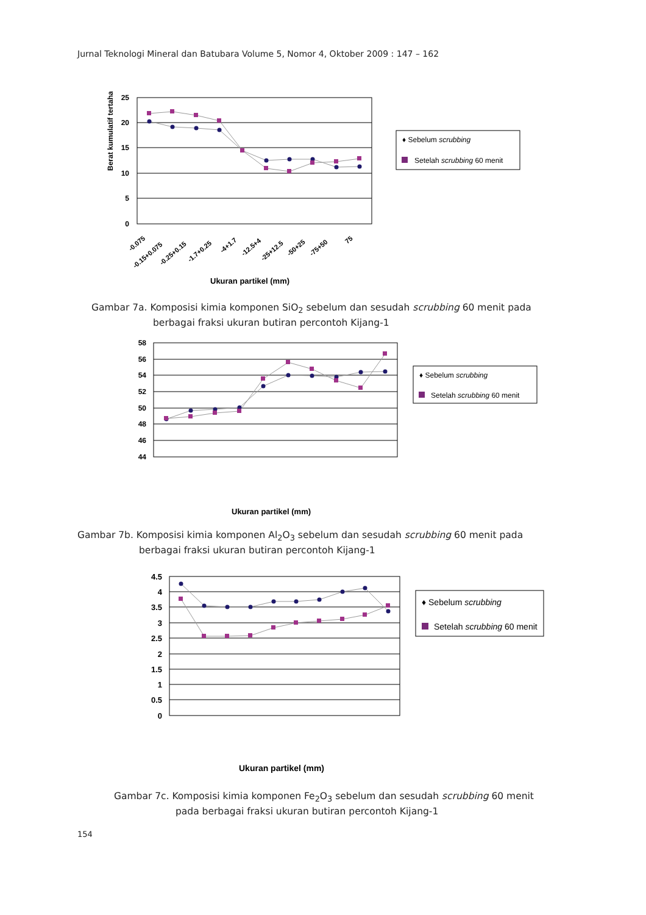Jurnal Teknologi Mineral dan Batubara Volume 5, Nomor 4, Oktober 2009 : 147 – 162
Berat kumulatif tertahan (%)
25
20
15
10
5
0
-0.075
-0.15+0.075
-0.25+0.15
-1.7+0.25
-4+1.7
-12.5+4
-25+12.5
-50+25
-75+50
75
Ukuran partikel (mm)
♦ Sebelum scrubbing
Setelah scrubbing 60 menit
Gambar 7a. Komposisi kimia komponen SiO<sub>2</sub> sebelum dan sesudah scrubbing 60 menit pada
berbagai fraksi ukuran butiran percontoh Kijang-1
58
56
54
52
50
48
46
44
Ukuran partikel (mm)
♦ Sebelum scrubbing
Setelah scrubbing 60 menit
Gambar 7b. Komposisi kimia komponen Al<sub>2</sub>O<sub>3</sub> sebelum dan sesudah scrubbing 60 menit pada
berbagai fraksi ukuran butiran percontoh Kijang-1
4.5
4
3.5
3
2.5
2
1.5
1
0.5
0
Ukuran partikel (mm)
♦ Sebelum scrubbing
Setelah scrubbing 60 menit
Gambar 7c. Komposisi kimia komponen Fe<sub>2</sub>O<sub>3</sub> sebelum dan sesudah scrubbing 60 menit
pada berbagai fraksi ukuran butiran percontoh Kijang-1
154